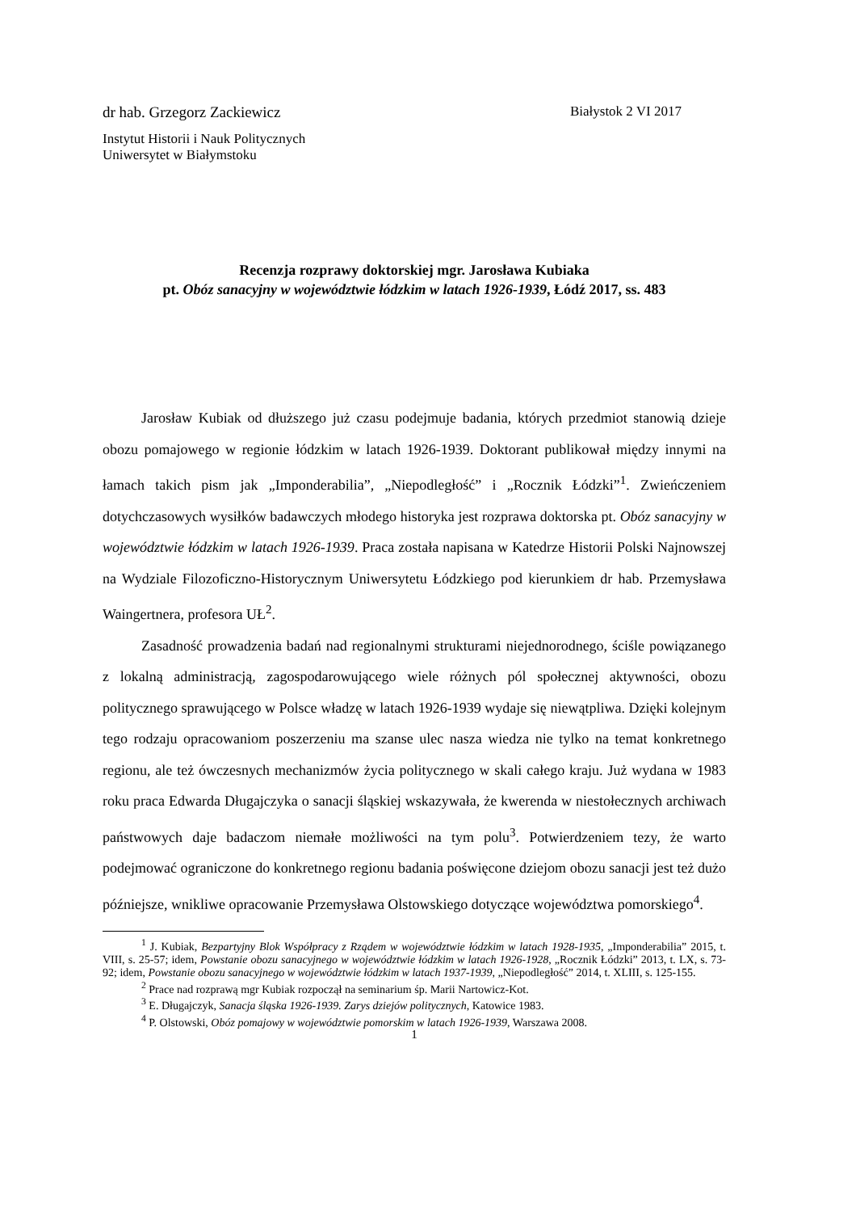dr hab. Grzegorz Zackiewicz Białystok 2 VI 2017
Instytut Historii i Nauk Politycznych
Uniwersytet w Białymstoku
Recenzja rozprawy doktorskiej mgr. Jarosława Kubiaka
pt. Obóz sanacyjny w województwie łódzkim w latach 1926-1939, Łódź 2017, ss. 483
Jarosław Kubiak od dłuższego już czasu podejmuje badania, których przedmiot stanowią dzieje obozu pomajowego w regionie łódzkim w latach 1926-1939. Doktorant publikował między innymi na łamach takich pism jak „Imponderabilia”, „Niepodległość” i „Rocznik Łódzki”<sup>1</sup>. Zwieńczeniem dotychczasowych wysiłków badawczych młodego historyka jest rozprawa doktorska pt. Obóz sanacyjny w województwie łódzkim w latach 1926-1939. Praca została napisana w Katedrze Historii Polski Najnowszej na Wydziale Filozoficzno-Historycznym Uniwersytetu Łódzkiego pod kierunkiem dr hab. Przemysława Waingertnera, profesora UŁ<sup>2</sup>.
Zasadność prowadzenia badań nad regionalnymi strukturami niejednorodnego, ściśle powiązanego z lokalną administracją, zagospodarowującego wiele różnych pól społecznej aktywności, obozu politycznego sprawującego w Polsce władzę w latach 1926-1939 wydaje się niewątpliwa. Dzięki kolejnym tego rodzaju opracowaniom poszerzeniu ma szanse ulec nasza wiedza nie tylko na temat konkretnego regionu, ale też ówczesnych mechanizmów życia politycznego w skali całego kraju. Już wydana w 1983 roku praca Edwarda Długajczyka o sanacji śląskiej wskazywała, że kwerenda w niestołecznych archiwach państwowych daje badaczom niemałe możliwości na tym polu<sup>3</sup>. Potwierdzeniem tezy, że warto podejmować ograniczone do konkretnego regionu badania poświęcone dziejom obozu sanacji jest też dużo późniejsze, wnikliwe opracowanie Przemysława Olstowskiego dotyczące województwa pomorskiego<sup>4</sup>.
<sup>1</sup> J. Kubiak, Bezpartyjny Blok Współpracy z Rządem w województwie łódzkim w latach 1928-1935, „Imponderabilia” 2015, t. VIII, s. 25-57; idem, Powstanie obozu sanacyjnego w województwie łódzkim w latach 1926-1928, „Rocznik Łódzki” 2013, t. LX, s. 73-92; idem, Powstanie obozu sanacyjnego w województwie łódzkim w latach 1937-1939, „Niepodległość” 2014, t. XLIII, s. 125-155.
<sup>2</sup> Prace nad rozprawą mgr Kubiak rozpoczął na seminarium śp. Marii Nartowicz-Kot.
<sup>3</sup> E. Długajczyk, Sanacja śląska 1926-1939. Zarys dziejów politycznych, Katowice 1983.
<sup>4</sup> P. Olstowski, Obóz pomajowy w województwie pomorskim w latach 1926-1939, Warszawa 2008.
1